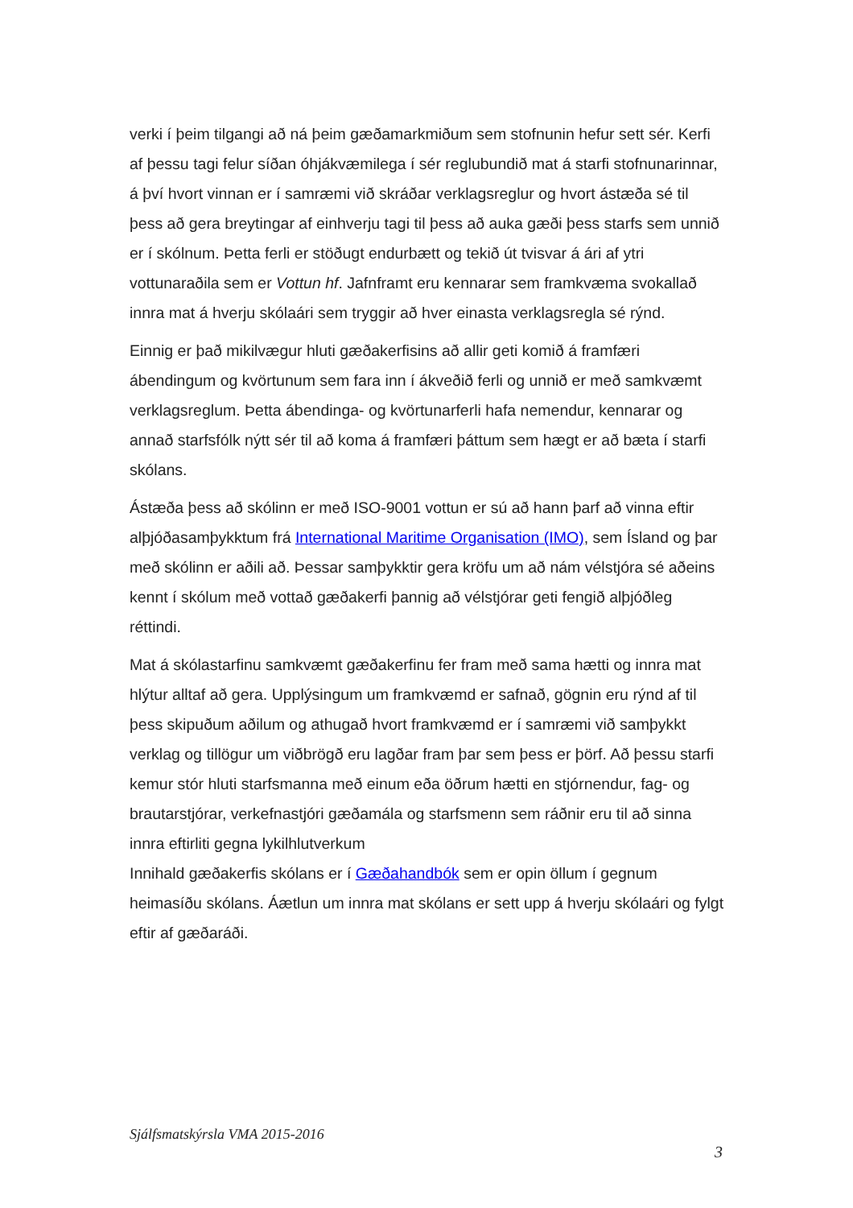verki í þeim tilgangi að ná þeim gæðamarkmiðum sem stofnunin hefur sett sér. Kerfi af þessu tagi felur síðan óhjákvæmilega í sér reglubundið mat á starfi stofnunarinnar, á því hvort vinnan er í samræmi við skráðar verklagsreglur og hvort ástæða sé til þess að gera breytingar af einhverju tagi til þess að auka gæði þess starfs sem unnið er í skólnum. Þetta ferli er stöðugt endurbætt og tekið út tvisvar á ári af ytri vottunaraðila sem er Vottun hf. Jafnframt eru kennarar sem framkvæma svokallað innra mat á hverju skólaári sem tryggir að hver einasta verklagsregla sé rýnd.
Einnig er það mikilvægur hluti gæðakerfisins að allir geti komið á framfæri ábendingum og kvörtunum sem fara inn í ákveðið ferli og unnið er með samkvæmt verklagsreglum. Þetta ábendinga- og kvörtunarferli hafa nemendur, kennarar og annað starfsfólk nýtt sér til að koma á framfæri þáttum sem hægt er að bæta í starfi skólans.
Ástæða þess að skólinn er með ISO-9001 vottun er sú að hann þarf að vinna eftir alþjóðasamþykktum frá International Maritime Organisation (IMO), sem Ísland og þar með skólinn er aðili að. Þessar samþykktir gera kröfu um að nám vélstjóra sé aðeins kennt í skólum með vottað gæðakerfi þannig að vélstjórar geti fengið alþjóðleg réttindi.
Mat á skólastarfinu samkvæmt gæðakerfinu fer fram með sama hætti og innra mat hlýtur alltaf að gera. Upplýsingum um framkvæmd er safnað, gögnin eru rýnd af til þess skipuðum aðilum og athugað hvort framkvæmd er í samræmi við samþykkt verklag og tillögur um viðbrögð eru lagðar fram þar sem þess er þörf. Að þessu starfi kemur stór hluti starfsmanna með einum eða öðrum hætti en stjórnendur, fag- og brautarstjórar, verkefnastjóri gæðamála og starfsmenn sem ráðnir eru til að sinna innra eftirliti gegna lykilhlutverkum
Innihald gæðakerfis skólans er í Gæðahandbók sem er opin öllum í gegnum heimasíðu skólans. Áætlun um innra mat skólans er sett upp á hverju skólaári og fylgt eftir af gæðaráði.
Sjálfsmatskýrsla VMA 2015-2016
3